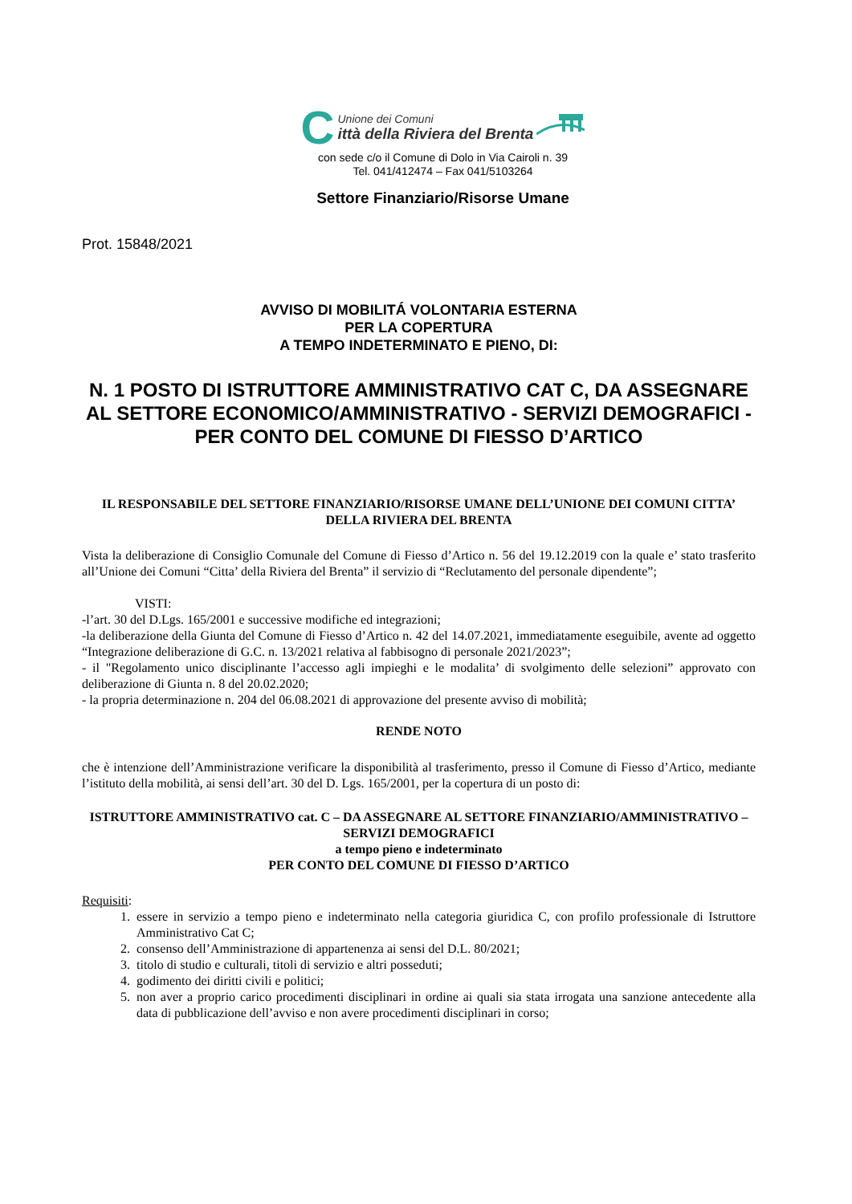C
Unione dei Comuni
ittà della Riviera del Brenta
con sede c/o il Comune di Dolo in Via Cairoli n. 39
Tel. 041/412474 – Fax 041/5103264
Settore Finanziario/Risorse Umane
Prot. 15848/2021
AVVISO DI MOBILITÁ VOLONTARIA ESTERNA
PER LA COPERTURA
A TEMPO INDETERMINATO E PIENO, DI:
N. 1 POSTO DI ISTRUTTORE AMMINISTRATIVO CAT C, DA ASSEGNARE AL SETTORE ECONOMICO/AMMINISTRATIVO - SERVIZI DEMOGRAFICI - PER CONTO DEL COMUNE DI FIESSO D’ARTICO
IL RESPONSABILE DEL SETTORE FINANZIARIO/RISORSE UMANE DELL’UNIONE DEI COMUNI CITTA’ DELLA RIVIERA DEL BRENTA
Vista la deliberazione di Consiglio Comunale del Comune di Fiesso d’Artico n. 56 del 19.12.2019 con la quale e’ stato trasferito all’Unione dei Comuni “Citta’ della Riviera del Brenta” il servizio di “Reclutamento del personale dipendente”;
VISTI:
-l’art. 30 del D.Lgs. 165/2001 e successive modifiche ed integrazioni;
-la deliberazione della Giunta del Comune di Fiesso d’Artico n. 42 del 14.07.2021, immediatamente eseguibile, avente ad oggetto “Integrazione deliberazione di G.C. n. 13/2021 relativa al fabbisogno di personale 2021/2023”;
- il "Regolamento unico disciplinante l’accesso agli impieghi e le modalita’ di svolgimento delle selezioni” approvato con deliberazione di Giunta n. 8 del 20.02.2020;
- la propria determinazione n. 204 del 06.08.2021 di approvazione del presente avviso di mobilità;
RENDE NOTO
che è intenzione dell’Amministrazione verificare la disponibilità al trasferimento, presso il Comune di Fiesso d’Artico, mediante l’istituto della mobilità, ai sensi dell’art. 30 del D. Lgs. 165/2001, per la copertura di un posto di:
ISTRUTTORE AMMINISTRATIVO cat. C – DA ASSEGNARE AL SETTORE FINANZIARIO/AMMINISTRATIVO – SERVIZI DEMOGRAFICI
a tempo pieno e indeterminato
PER CONTO DEL COMUNE DI FIESSO D’ARTICO
Requisiti:
1. essere in servizio a tempo pieno e indeterminato nella categoria giuridica C, con profilo professionale di Istruttore Amministrativo Cat C;
2. consenso dell’Amministrazione di appartenenza ai sensi del D.L. 80/2021;
3. titolo di studio e culturali, titoli di servizio e altri posseduti;
4. godimento dei diritti civili e politici;
5. non aver a proprio carico procedimenti disciplinari in ordine ai quali sia stata irrogata una sanzione antecedente alla data di pubblicazione dell’avviso e non avere procedimenti disciplinari in corso;